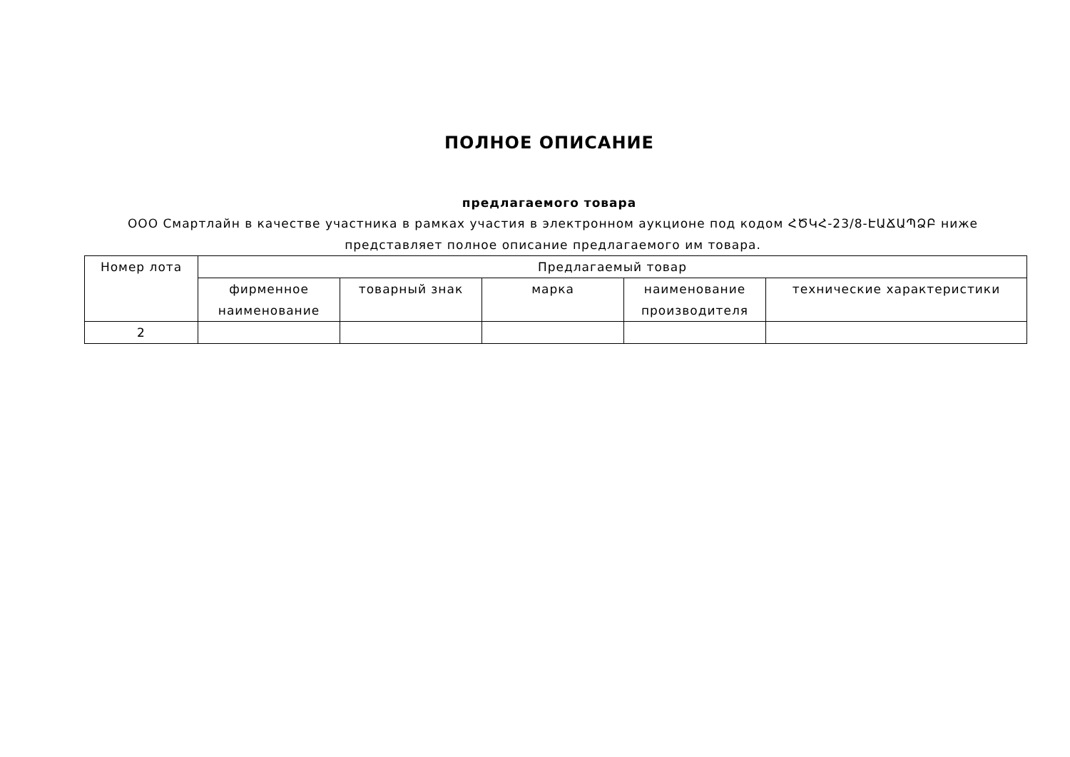ПОЛНОЕ ОПИСАНИЕ
предлагаемого товара
ООО Смартлайн в качестве участника в рамках участия в электронном аукционе под кодом ՀԾԿՀ-23/8-ԷԱՃԱՊՁԲ ниже представляет полное описание предлагаемого им товара.
| Номер лота | Предлагаемый товар | | | | |
| --- | --- | --- | --- | --- | --- |
| | фирменное наименование | товарный знак | марка | наименование производителя | технические характеристики |
| 2 | | | | | |